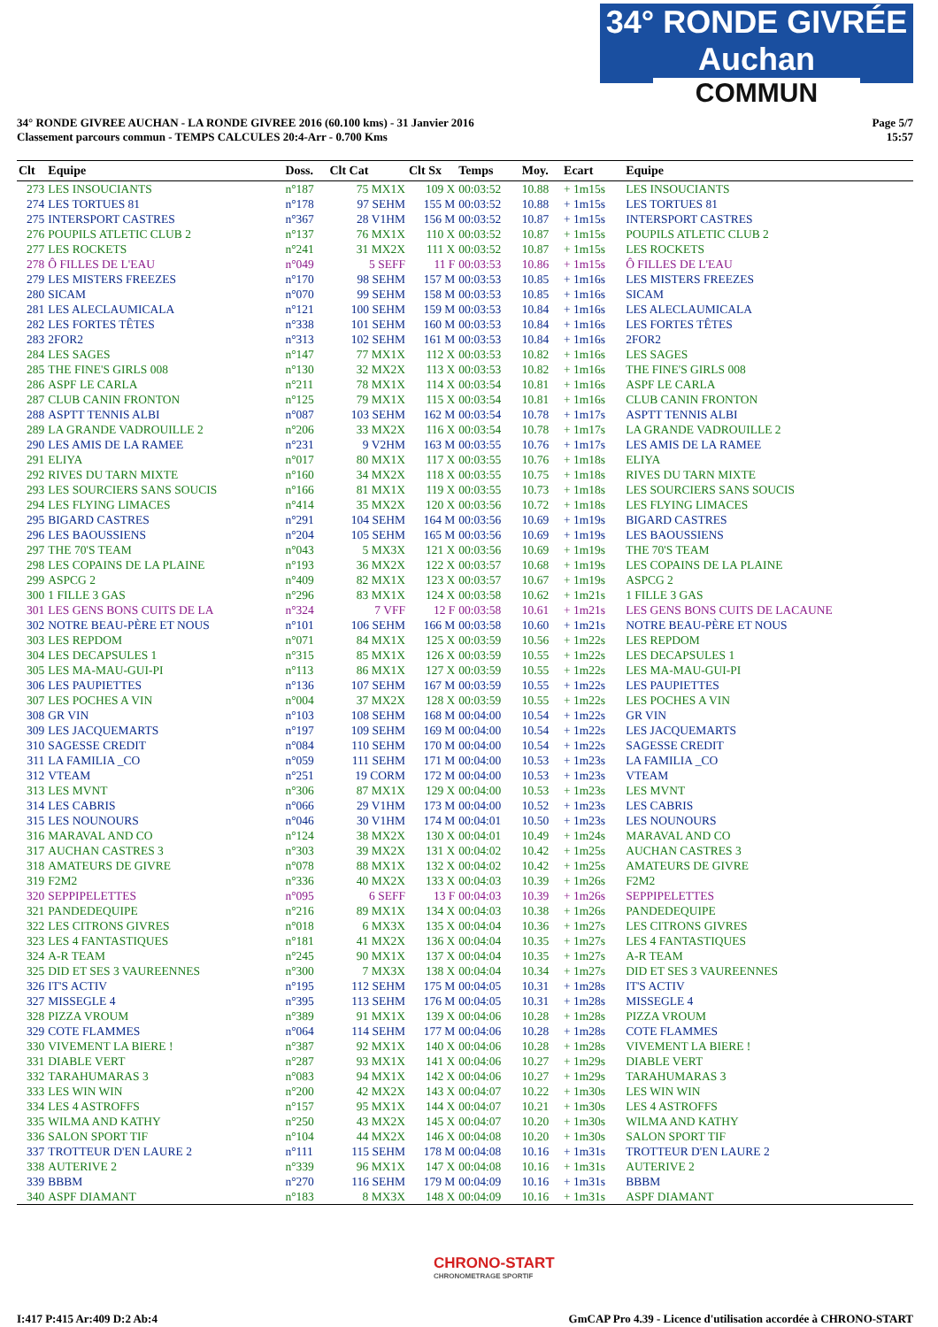34° RONDE GIVRÉE Auchan
COMMUN
34° RONDE GIVREE AUCHAN - LA RONDE GIVREE 2016 (60.100 kms) - 31 Janvier 2016
Classement parcours commun - TEMPS CALCULES 20:4-Arr - 0.700 Kms
Page 5/7
15:57
| Clt | Equipe | Doss. | Clt Cat | Clt Sx | Temps | Moy. | Ecart | Equipe |
| --- | --- | --- | --- | --- | --- | --- | --- | --- |
| 273 | LES INSOUCIANTS | n°187 | 75 MX1X | 109 X | 00:03:52 | 10.88 | + 1m15s | LES INSOUCIANTS |
| 274 | LES TORTUES 81 | n°178 | 97 SEHM | 155 M | 00:03:52 | 10.88 | + 1m15s | LES TORTUES 81 |
| 275 | INTERSPORT CASTRES | n°367 | 28 V1HM | 156 M | 00:03:52 | 10.87 | + 1m15s | INTERSPORT CASTRES |
| 276 | POUPILS ATLETIC CLUB 2 | n°137 | 76 MX1X | 110 X | 00:03:52 | 10.87 | + 1m15s | POUPILS ATLETIC CLUB 2 |
| 277 | LES ROCKETS | n°241 | 31 MX2X | 111 X | 00:03:52 | 10.87 | + 1m15s | LES ROCKETS |
| 278 | Ô FILLES DE L'EAU | n°049 | 5 SEFF | 11 F | 00:03:53 | 10.86 | + 1m15s | Ô FILLES DE L'EAU |
| 279 | LES MISTERS FREEZES | n°170 | 98 SEHM | 157 M | 00:03:53 | 10.85 | + 1m16s | LES MISTERS FREEZES |
| 280 | SICAM | n°070 | 99 SEHM | 158 M | 00:03:53 | 10.85 | + 1m16s | SICAM |
| 281 | LES ALECLAUMICALA | n°121 | 100 SEHM | 159 M | 00:03:53 | 10.84 | + 1m16s | LES ALECLAUMICALA |
| 282 | LES FORTES TÊTES | n°338 | 101 SEHM | 160 M | 00:03:53 | 10.84 | + 1m16s | LES FORTES TÊTES |
| 283 | 2FOR2 | n°313 | 102 SEHM | 161 M | 00:03:53 | 10.84 | + 1m16s | 2FOR2 |
| 284 | LES SAGES | n°147 | 77 MX1X | 112 X | 00:03:53 | 10.82 | + 1m16s | LES SAGES |
| 285 | THE FINE'S GIRLS 008 | n°130 | 32 MX2X | 113 X | 00:03:53 | 10.82 | + 1m16s | THE FINE'S GIRLS 008 |
| 286 | ASPF LE CARLA | n°211 | 78 MX1X | 114 X | 00:03:54 | 10.81 | + 1m16s | ASPF LE CARLA |
| 287 | CLUB CANIN FRONTON | n°125 | 79 MX1X | 115 X | 00:03:54 | 10.81 | + 1m16s | CLUB CANIN FRONTON |
| 288 | ASPTT TENNIS ALBI | n°087 | 103 SEHM | 162 M | 00:03:54 | 10.78 | + 1m17s | ASPTT TENNIS ALBI |
| 289 | LA GRANDE VADROUILLE 2 | n°206 | 33 MX2X | 116 X | 00:03:54 | 10.78 | + 1m17s | LA GRANDE VADROUILLE 2 |
| 290 | LES AMIS DE LA RAMEE | n°231 | 9 V2HM | 163 M | 00:03:55 | 10.76 | + 1m17s | LES AMIS DE LA RAMEE |
| 291 | ELIYA | n°017 | 80 MX1X | 117 X | 00:03:55 | 10.76 | + 1m18s | ELIYA |
| 292 | RIVES DU TARN MIXTE | n°160 | 34 MX2X | 118 X | 00:03:55 | 10.75 | + 1m18s | RIVES DU TARN MIXTE |
| 293 | LES SOURCIERS SANS SOUCIS | n°166 | 81 MX1X | 119 X | 00:03:55 | 10.73 | + 1m18s | LES SOURCIERS SANS SOUCIS |
| 294 | LES FLYING LIMACES | n°414 | 35 MX2X | 120 X | 00:03:56 | 10.72 | + 1m18s | LES FLYING LIMACES |
| 295 | BIGARD CASTRES | n°291 | 104 SEHM | 164 M | 00:03:56 | 10.69 | + 1m19s | BIGARD CASTRES |
| 296 | LES BAOUSSIENS | n°204 | 105 SEHM | 165 M | 00:03:56 | 10.69 | + 1m19s | LES BAOUSSIENS |
| 297 | THE 70'S TEAM | n°043 | 5 MX3X | 121 X | 00:03:56 | 10.69 | + 1m19s | THE 70'S TEAM |
| 298 | LES COPAINS DE LA PLAINE | n°193 | 36 MX2X | 122 X | 00:03:57 | 10.68 | + 1m19s | LES COPAINS DE LA PLAINE |
| 299 | ASPCG 2 | n°409 | 82 MX1X | 123 X | 00:03:57 | 10.67 | + 1m19s | ASPCG 2 |
| 300 | 1 FILLE 3 GAS | n°296 | 83 MX1X | 124 X | 00:03:58 | 10.62 | + 1m21s | 1 FILLE 3 GAS |
| 301 | LES GENS BONS CUITS DE LA | n°324 | 7 VFF | 12 F | 00:03:58 | 10.61 | + 1m21s | LES GENS BONS CUITS DE LACAUNE |
| 302 | NOTRE BEAU-PÈRE ET NOUS | n°101 | 106 SEHM | 166 M | 00:03:58 | 10.60 | + 1m21s | NOTRE BEAU-PÈRE ET NOUS |
| 303 | LES REPDOM | n°071 | 84 MX1X | 125 X | 00:03:59 | 10.56 | + 1m22s | LES REPDOM |
| 304 | LES DECAPSULES 1 | n°315 | 85 MX1X | 126 X | 00:03:59 | 10.55 | + 1m22s | LES DECAPSULES 1 |
| 305 | LES MA-MAU-GUI-PI | n°113 | 86 MX1X | 127 X | 00:03:59 | 10.55 | + 1m22s | LES MA-MAU-GUI-PI |
| 306 | LES PAUPIETTES | n°136 | 107 SEHM | 167 M | 00:03:59 | 10.55 | + 1m22s | LES PAUPIETTES |
| 307 | LES POCHES A VIN | n°004 | 37 MX2X | 128 X | 00:03:59 | 10.55 | + 1m22s | LES POCHES A VIN |
| 308 | GR VIN | n°103 | 108 SEHM | 168 M | 00:04:00 | 10.54 | + 1m22s | GR VIN |
| 309 | LES JACQUEMARTS | n°197 | 109 SEHM | 169 M | 00:04:00 | 10.54 | + 1m22s | LES JACQUEMARTS |
| 310 | SAGESSE CREDIT | n°084 | 110 SEHM | 170 M | 00:04:00 | 10.54 | + 1m22s | SAGESSE CREDIT |
| 311 | LA FAMILIA _CO | n°059 | 111 SEHM | 171 M | 00:04:00 | 10.53 | + 1m23s | LA FAMILIA _CO |
| 312 | VTEAM | n°251 | 19 CORM | 172 M | 00:04:00 | 10.53 | + 1m23s | VTEAM |
| 313 | LES MVNT | n°306 | 87 MX1X | 129 X | 00:04:00 | 10.53 | + 1m23s | LES MVNT |
| 314 | LES CABRIS | n°066 | 29 V1HM | 173 M | 00:04:00 | 10.52 | + 1m23s | LES CABRIS |
| 315 | LES NOUNOURS | n°046 | 30 V1HM | 174 M | 00:04:01 | 10.50 | + 1m23s | LES NOUNOURS |
| 316 | MARAVAL AND CO | n°124 | 38 MX2X | 130 X | 00:04:01 | 10.49 | + 1m24s | MARAVAL AND CO |
| 317 | AUCHAN CASTRES 3 | n°303 | 39 MX2X | 131 X | 00:04:02 | 10.42 | + 1m25s | AUCHAN CASTRES 3 |
| 318 | AMATEURS DE GIVRE | n°078 | 88 MX1X | 132 X | 00:04:02 | 10.42 | + 1m25s | AMATEURS DE GIVRE |
| 319 | F2M2 | n°336 | 40 MX2X | 133 X | 00:04:03 | 10.39 | + 1m26s | F2M2 |
| 320 | SEPPIPELETTES | n°095 | 6 SEFF | 13 F | 00:04:03 | 10.39 | + 1m26s | SEPPIPELETTES |
| 321 | PANDEDEQUIPE | n°216 | 89 MX1X | 134 X | 00:04:03 | 10.38 | + 1m26s | PANDEDEQUIPE |
| 322 | LES CITRONS GIVRES | n°018 | 6 MX3X | 135 X | 00:04:04 | 10.36 | + 1m27s | LES CITRONS GIVRES |
| 323 | LES 4 FANTASTIQUES | n°181 | 41 MX2X | 136 X | 00:04:04 | 10.35 | + 1m27s | LES 4 FANTASTIQUES |
| 324 | A-R TEAM | n°245 | 90 MX1X | 137 X | 00:04:04 | 10.35 | + 1m27s | A-R TEAM |
| 325 | DID ET SES 3 VAUREENNES | n°300 | 7 MX3X | 138 X | 00:04:04 | 10.34 | + 1m27s | DID ET SES 3 VAUREENNES |
| 326 | IT'S ACTIV | n°195 | 112 SEHM | 175 M | 00:04:05 | 10.31 | + 1m28s | IT'S ACTIV |
| 327 | MISSEGLE 4 | n°395 | 113 SEHM | 176 M | 00:04:05 | 10.31 | + 1m28s | MISSEGLE 4 |
| 328 | PIZZA VROUM | n°389 | 91 MX1X | 139 X | 00:04:06 | 10.28 | + 1m28s | PIZZA VROUM |
| 329 | COTE FLAMMES | n°064 | 114 SEHM | 177 M | 00:04:06 | 10.28 | + 1m28s | COTE FLAMMES |
| 330 | VIVEMENT LA BIERE ! | n°387 | 92 MX1X | 140 X | 00:04:06 | 10.28 | + 1m28s | VIVEMENT LA BIERE ! |
| 331 | DIABLE VERT | n°287 | 93 MX1X | 141 X | 00:04:06 | 10.27 | + 1m29s | DIABLE VERT |
| 332 | TARAHUMARAS 3 | n°083 | 94 MX1X | 142 X | 00:04:06 | 10.27 | + 1m29s | TARAHUMARAS 3 |
| 333 | LES WIN WIN | n°200 | 42 MX2X | 143 X | 00:04:07 | 10.22 | + 1m30s | LES WIN WIN |
| 334 | LES 4 ASTROFFS | n°157 | 95 MX1X | 144 X | 00:04:07 | 10.21 | + 1m30s | LES 4 ASTROFFS |
| 335 | WILMA AND KATHY | n°250 | 43 MX2X | 145 X | 00:04:07 | 10.20 | + 1m30s | WILMA AND KATHY |
| 336 | SALON SPORT TIF | n°104 | 44 MX2X | 146 X | 00:04:08 | 10.20 | + 1m30s | SALON SPORT TIF |
| 337 | TROTTEUR D'EN LAURE 2 | n°111 | 115 SEHM | 178 M | 00:04:08 | 10.16 | + 1m31s | TROTTEUR D'EN LAURE 2 |
| 338 | AUTERIVE 2 | n°339 | 96 MX1X | 147 X | 00:04:08 | 10.16 | + 1m31s | AUTERIVE 2 |
| 339 | BBBM | n°270 | 116 SEHM | 179 M | 00:04:09 | 10.16 | + 1m31s | BBBM |
| 340 | ASPF DIAMANT | n°183 | 8 MX3X | 148 X | 00:04:09 | 10.16 | + 1m31s | ASPF DIAMANT |
CHRONO-START
CHRONOMETRAGE SPORTIF
I:417 P:415 Ar:409 D:2 Ab:4 GmCAP Pro 4.39 - Licence d'utilisation accordée à CHRONO-START